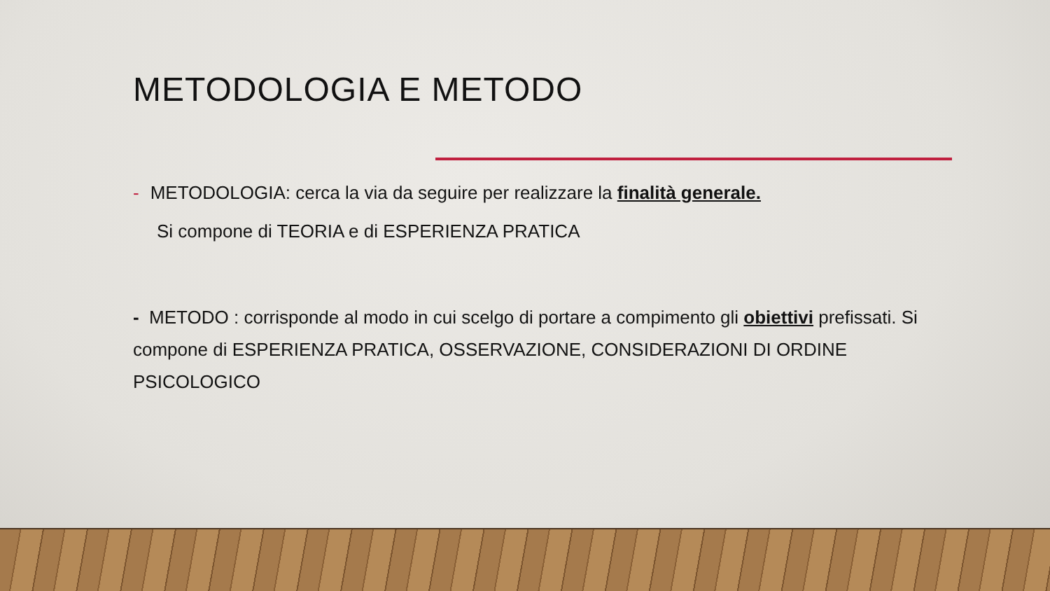METODOLOGIA E METODO
- METODOLOGIA: cerca la via da seguire per realizzare la finalità generale.
Si compone di TEORIA e di ESPERIENZA PRATICA
- METODO : corrisponde al modo in cui scelgo di portare a compimento gli obiettivi prefissati. Si compone di ESPERIENZA PRATICA, OSSERVAZIONE, CONSIDERAZIONI DI ORDINE PSICOLOGICO